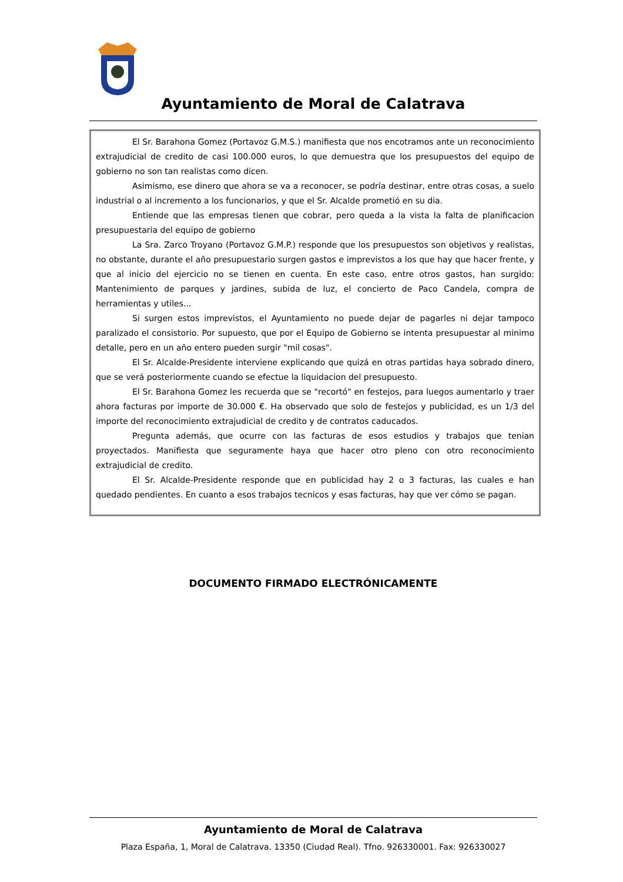Ayuntamiento de Moral de Calatrava
El Sr. Barahona Gomez (Portavoz G.M.S.) manifiesta que nos encotramos ante un reconocimiento extrajudicial de credito de casi 100.000 euros, lo que demuestra que los presupuestos del equipo de gobierno no son tan realistas como dicen.
Asimismo, ese dinero que ahora se va a reconocer, se podría destinar, entre otras cosas, a suelo industrial o al incremento a los funcionarios, y que el Sr. Alcalde prometió en su dia.
Entiende que las empresas tienen que cobrar, pero queda a la vista la falta de planificacion presupuestaria del equipo de gobierno
La Sra. Zarco Troyano (Portavoz G.M.P.) responde que los presupuestos son objetivos y realistas, no obstante, durante el año presupuestario surgen gastos e imprevistos a los que hay que hacer frente, y que al inicio del ejercicio no se tienen en cuenta. En este caso, entre otros gastos, han surgido: Mantenimiento de parques y jardines, subida de luz, el concierto de Paco Candela, compra de herramientas y utiles...
Si surgen estos imprevistos, el Ayuntamiento no puede dejar de pagarles ni dejar tampoco paralizado el consistorio. Por supuesto, que por el Equipo de Gobierno se intenta presupuestar al minimo detalle, pero en un año entero pueden surgir "mil cosas".
El Sr. Alcalde-Presidente interviene explicando que quizá en otras partidas haya sobrado dinero, que se verá posteriormente cuando se efectue la liquidacion del presupuesto.
El Sr. Barahona Gomez les recuerda que se "recortó" en festejos, para luegos aumentarlo y traer ahora facturas por importe de 30.000 €. Ha observado que solo de festejos y publicidad, es un 1/3 del importe del reconocimiento extrajudicial de credito y de contratos caducados.
Pregunta además, que ocurre con las facturas de esos estudios y trabajos que tenian proyectados. Manifiesta que seguramente haya que hacer otro pleno con otro reconocimiento extrajudicial de credito.
El Sr. Alcalde-Presidente responde que en publicidad hay 2 o 3 facturas, las cuales e han quedado pendientes. En cuanto a esos trabajos tecnicos y esas facturas, hay que ver cómo se pagan.
DOCUMENTO FIRMADO ELECTRÓNICAMENTE
Ayuntamiento de Moral de Calatrava
Plaza España, 1, Moral de Calatrava. 13350 (Ciudad Real). Tfno. 926330001. Fax: 926330027